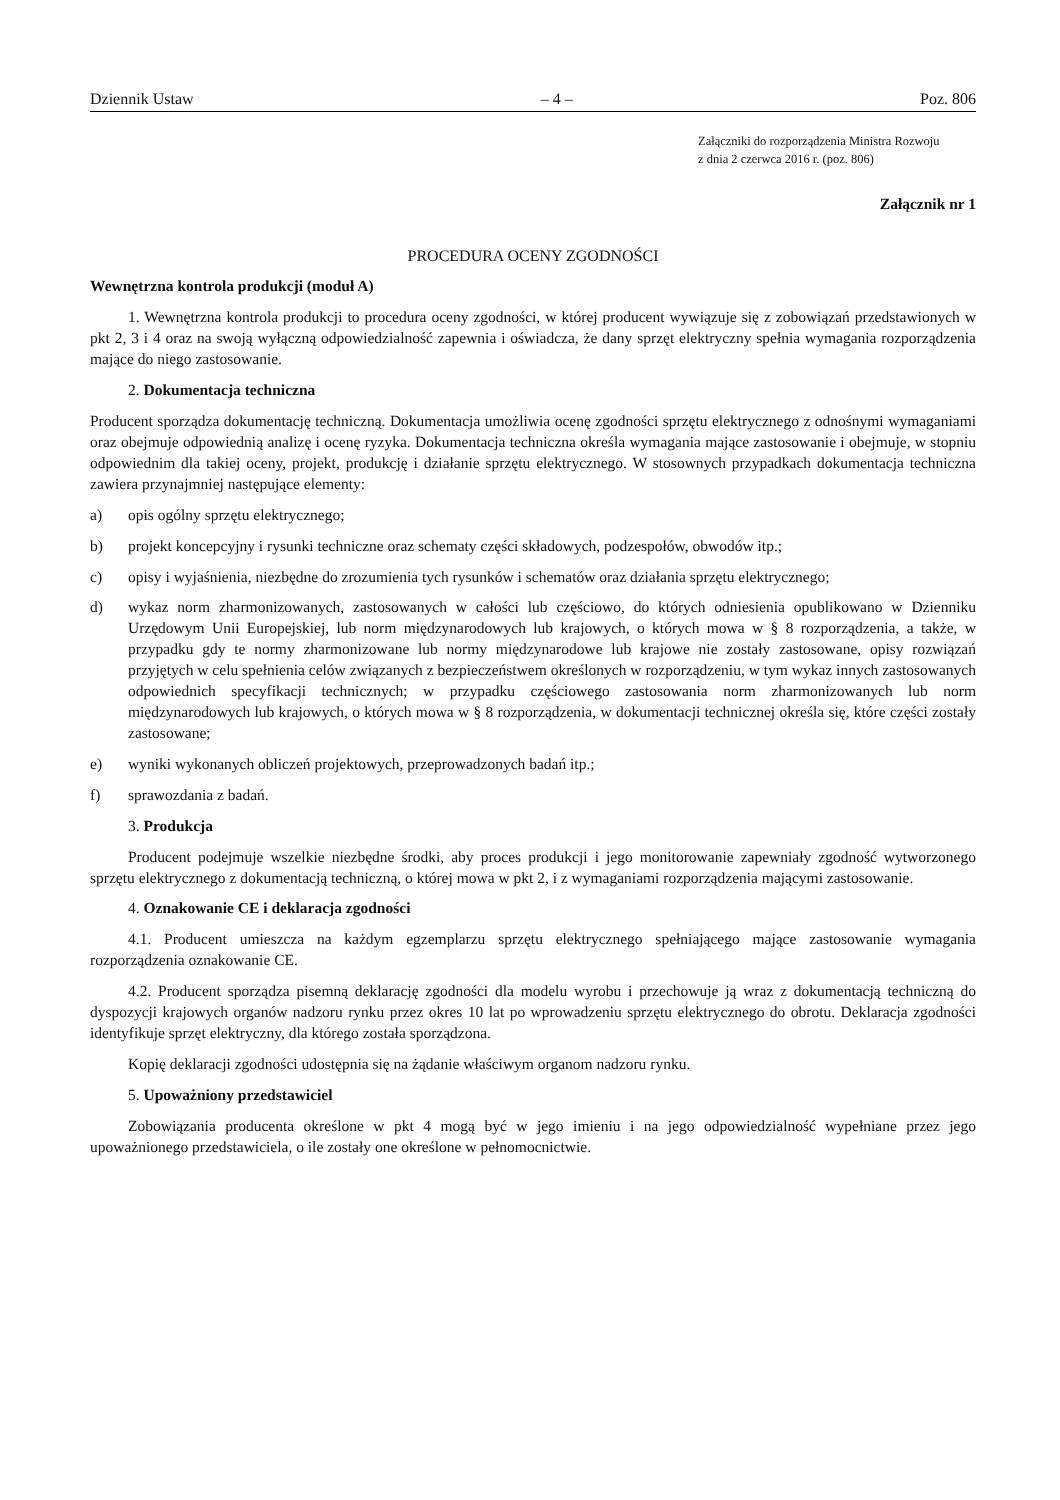Dziennik Ustaw – 4 – Poz. 806
Załączniki do rozporządzenia Ministra Rozwoju
z dnia 2 czerwca 2016 r. (poz. 806)
Załącznik nr 1
PROCEDURA OCENY ZGODNOŚCI
Wewnętrzna kontrola produkcji (moduł A)
1. Wewnętrzna kontrola produkcji to procedura oceny zgodności, w której producent wywiązuje się z zobowiązań przedstawionych w pkt 2, 3 i 4 oraz na swoją wyłączną odpowiedzialność zapewnia i oświadcza, że dany sprzęt elektryczny spełnia wymagania rozporządzenia mające do niego zastosowanie.
2. Dokumentacja techniczna
Producent sporządza dokumentację techniczną. Dokumentacja umożliwia ocenę zgodności sprzętu elektrycznego z odnośnymi wymaganiami oraz obejmuje odpowiednią analizę i ocenę ryzyka. Dokumentacja techniczna określa wymagania mające zastosowanie i obejmuje, w stopniu odpowiednim dla takiej oceny, projekt, produkcję i działanie sprzętu elektrycznego. W stosownych przypadkach dokumentacja techniczna zawiera przynajmniej następujące elementy:
a) opis ogólny sprzętu elektrycznego;
b) projekt koncepcyjny i rysunki techniczne oraz schematy części składowych, podzespołów, obwodów itp.;
c) opisy i wyjaśnienia, niezbędne do zrozumienia tych rysunków i schematów oraz działania sprzętu elektrycznego;
d) wykaz norm zharmonizowanych, zastosowanych w całości lub częściowo, do których odniesienia opublikowano w Dzienniku Urzędowym Unii Europejskiej, lub norm międzynarodowych lub krajowych, o których mowa w § 8 rozporządzenia, a także, w przypadku gdy te normy zharmonizowane lub normy międzynarodowe lub krajowe nie zostały zastosowane, opisy rozwiązań przyjętych w celu spełnienia celów związanych z bezpieczeństwem określonych w rozporządzeniu, w tym wykaz innych zastosowanych odpowiednich specyfikacji technicznych; w przypadku częściowego zastosowania norm zharmonizowanych lub norm międzynarodowych lub krajowych, o których mowa w § 8 rozporządzenia, w dokumentacji technicznej określa się, które części zostały zastosowane;
e) wyniki wykonanych obliczeń projektowych, przeprowadzonych badań itp.;
f) sprawozdania z badań.
3. Produkcja
Producent podejmuje wszelkie niezbędne środki, aby proces produkcji i jego monitorowanie zapewniały zgodność wytworzonego sprzętu elektrycznego z dokumentacją techniczną, o której mowa w pkt 2, i z wymaganiami rozporządzenia mającymi zastosowanie.
4. Oznakowanie CE i deklaracja zgodności
4.1. Producent umieszcza na każdym egzemplarzu sprzętu elektrycznego spełniającego mające zastosowanie wymagania rozporządzenia oznakowanie CE.
4.2. Producent sporządza pisemną deklarację zgodności dla modelu wyrobu i przechowuje ją wraz z dokumentacją techniczną do dyspozycji krajowych organów nadzoru rynku przez okres 10 lat po wprowadzeniu sprzętu elektrycznego do obrotu. Deklaracja zgodności identyfikuje sprzęt elektryczny, dla którego została sporządzona.
Kopię deklaracji zgodności udostępnia się na żądanie właściwym organom nadzoru rynku.
5. Upoważniony przedstawiciel
Zobowiązania producenta określone w pkt 4 mogą być w jego imieniu i na jego odpowiedzialność wypełniane przez jego upoważnionego przedstawiciela, o ile zostały one określone w pełnomocnictwie.